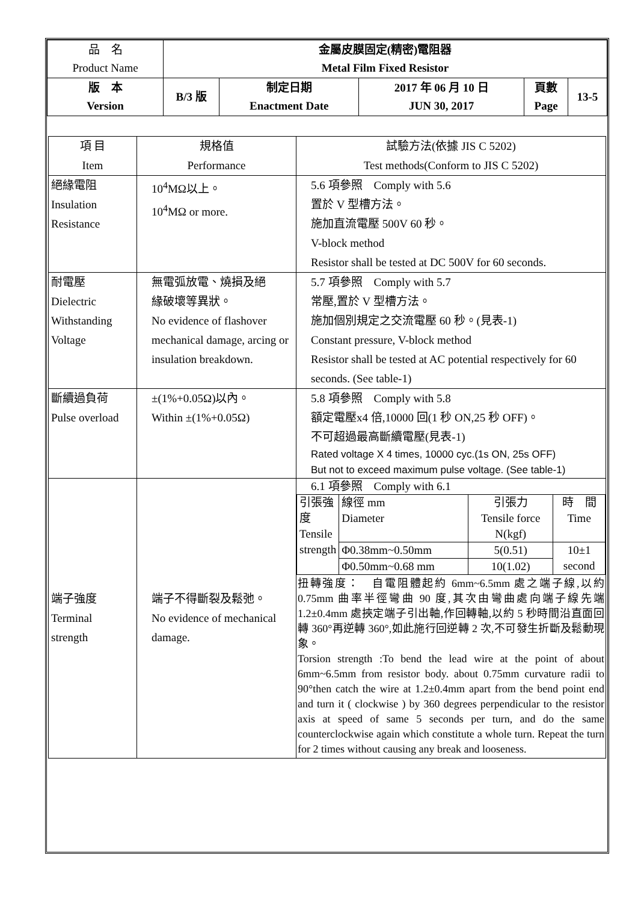| 品 名 Product Name | 金屬皮膜固定(精密)電阻器 Metal Film Fixed Resistor | | | | |
| 版 本 Version | B/3 版 | 制定日期 Enactment Date | 2017 年 06 月 10 日 JUN 30, 2017 | 頁數 Page | 13-5 |
| 項 目 Item | 規格值 Performance | 試驗方法(依據 JIS C 5202) Test methods(Conform to JIS C 5202) |
| 絕緣電阻 Insulation Resistance | 10<sup>4</sup>MΩ以上。 10<sup>4</sup>MΩ or more. | 5.6 項參照 Comply with 5.6 置於 V 型槽方法。 施加直流電壓 500V 60 秒。 V-block method Resistor shall be tested at DC 500V for 60 seconds. |
| 耐電壓 Dielectric Withstanding Voltage | 無電弧放電、燒損及絕 緣破壞等異狀。 No evidence of flashover mechanical damage, arcing or insulation breakdown. | 5.7 項參照 Comply with 5.7 常壓,置於 V 型槽方法。 施加個別規定之交流電壓 60 秒。(見表-1) Constant pressure, V-block method Resistor shall be tested at AC potential respectively for 60 seconds. (See table-1) |
| 斷續過負荷 Pulse overload | ±(1%+0.05Ω)以內。 Within ±(1%+0.05Ω) | 5.8 項參照 Comply with 5.8 額定電壓x4 倍,10000 回(1 秒 ON,25 秒 OFF)。 不可超過最高斷續電壓(見表-1) Rated voltage X 4 times, 10000 cyc.(1s ON, 25s OFF) But not to exceed maximum pulse voltage. (See table-1) |
| 端子強度 Terminal strength | 端子不得斷裂及鬆弛。 No evidence of mechanical damage. | 6.1 項參照 Comply with 6.1 / 引張強度 Tensile strength / 線徑 mm Diameter / 引張力 Tensile force N(kgf) / 時 間 Time / / / Φ0.38mm~0.50mm / 5(0.51) / 10±1 second / / / Φ0.50mm~0.68 mm / 10(1.02) / / 扭轉強度： 自電阻體起約 6mm~6.5mm 處之端子線,以約 0.75mm 曲率半徑彎曲 90 度,其次由彎曲處向端子線先端 1.2±0.4mm 處挾定端子引出軸,作回轉軸,以約 5 秒時間沿直面回轉 360°再逆轉 360°,如此施行回逆轉 2 次,不可發生折斷及鬆動現象。 Torsion strength :To bend the lead wire at the point of about 6mm~6.5mm from resistor body. about 0.75mm curvature radii to 90°then catch the wire at 1.2±0.4mm apart from the bend point end and turn it ( clockwise ) by 360 degrees perpendicular to the resistor axis at speed of same 5 seconds per turn, and do the same counterclockwise again which constitute a whole turn. Repeat the turn for 2 times without causing any break and looseness. |